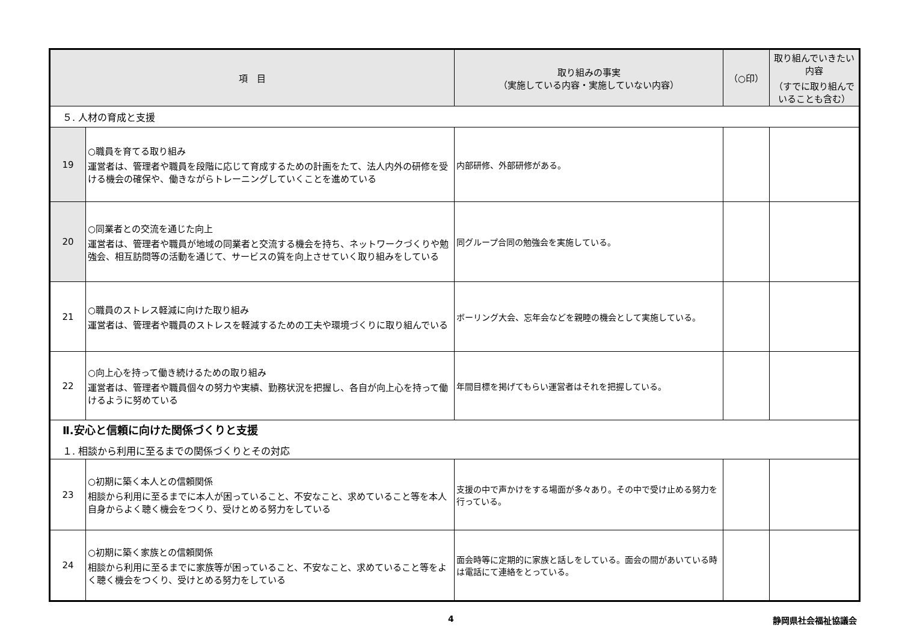| 項 目 | | 取り組みの事実 （実施している内容・実施していない内容） | （○印） | 取り組んでいきたい内容 （すでに取り組んでいることも含む） |
| --- | --- | --- | --- | --- |
| ５. 人材の育成と支援 | | | | |
| 19 | ○職員を育てる取り組み 運営者は、管理者や職員を段階に応じて育成するための計画をたて、法人内外の研修を受ける機会の確保や、働きながらトレーニングしていくことを進めている | 内部研修、外部研修がある。 | | |
| 20 | ○同業者との交流を通じた向上 運営者は、管理者や職員が地域の同業者と交流する機会を持ち、ネットワークづくりや勉強会、相互訪問等の活動を通じて、サービスの質を向上させていく取り組みをしている | 同グループ合同の勉強会を実施している。 | | |
| 21 | ○職員のストレス軽減に向けた取り組み 運営者は、管理者や職員のストレスを軽減するための工夫や環境づくりに取り組んでいる | ボーリング大会、忘年会などを親睦の機会として実施している。 | | |
| 22 | ○向上心を持って働き続けるための取り組み 運営者は、管理者や職員個々の努力や実績、勤務状況を把握し、各自が向上心を持って働けるように努めている | 年間目標を掲げてもらい運営者はそれを把握している。 | | |
| Ⅱ.安心と信頼に向けた関係づくりと支援 １. 相談から利用に至るまでの関係づくりとその対応 | | | | |
| 23 | ○初期に築く本人との信頼関係 相談から利用に至るまでに本人が困っていること、不安なこと、求めていること等を本人自身からよく聴く機会をつくり、受けとめる努力をしている | 支援の中で声かけをする場面が多々あり。その中で受け止める努力を行っている。 | | |
| 24 | ○初期に築く家族との信頼関係 相談から利用に至るまでに家族等が困っていること、不安なこと、求めていること等をよく聴く機会をつくり、受けとめる努力をしている | 面会時等に定期的に家族と話しをしている。面会の間があいている時は電話にて連絡をとっている。 | | |
4 静岡県社会福祉協議会